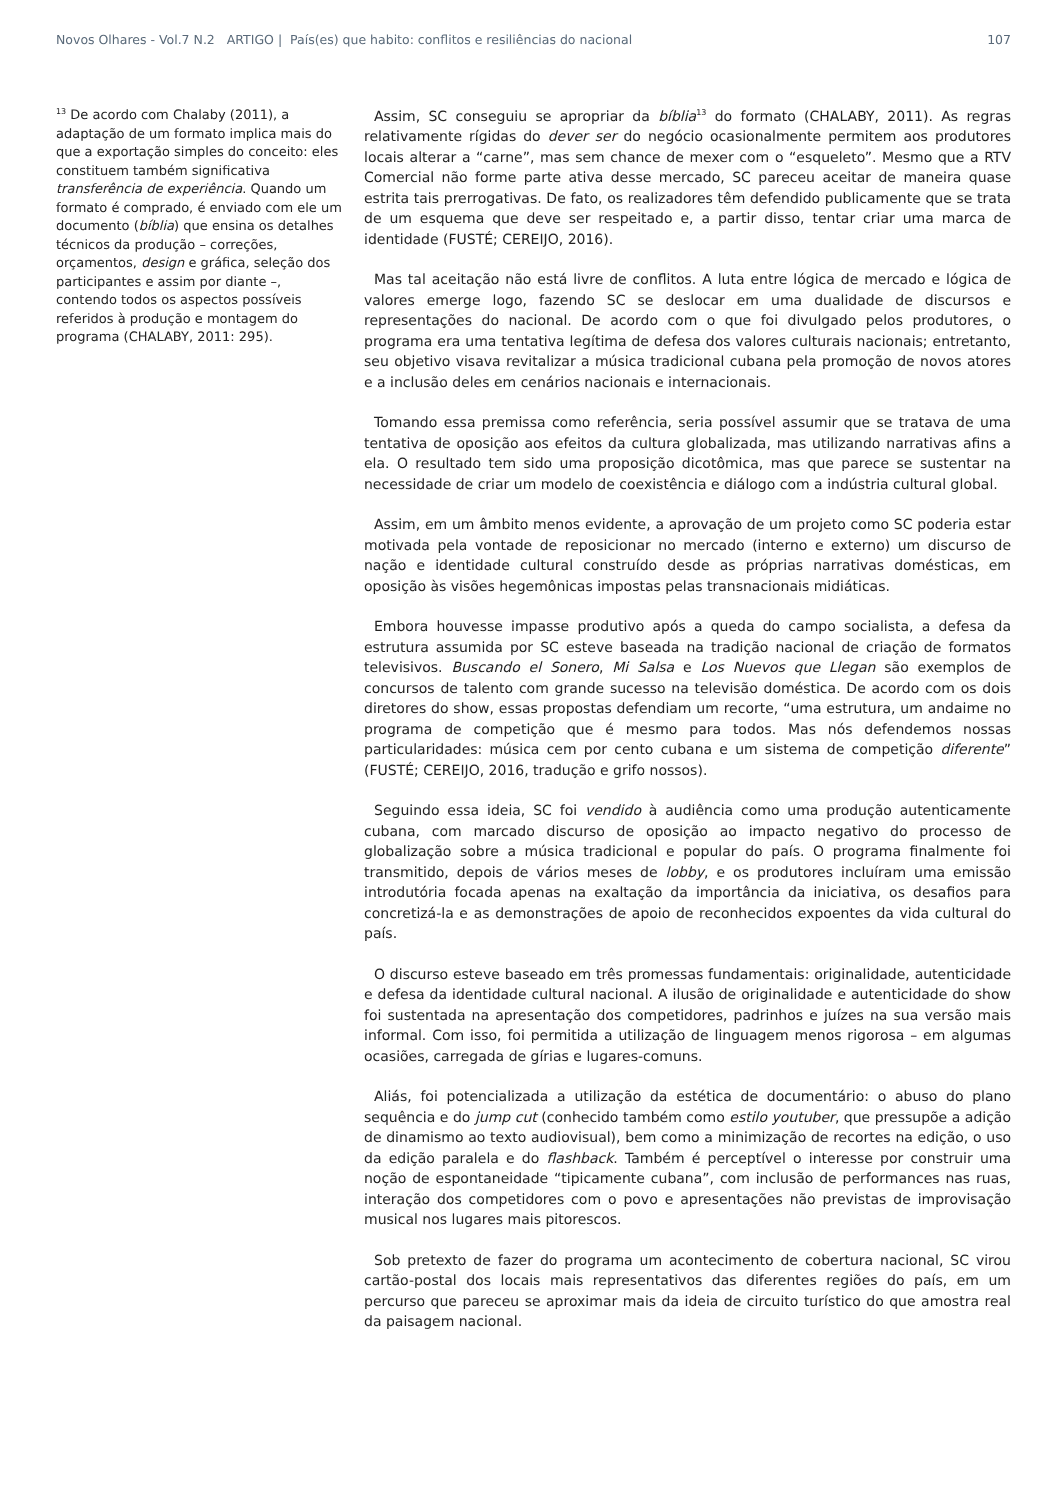Novos Olhares - Vol.7 N.2 ARTIGO | País(es) que habito: conflitos e resiliências do nacional 107
<sup>13</sup> De acordo com Chalaby (2011), a adaptação de um formato implica mais do que a exportação simples do conceito: eles constituem também significativa transferência de experiência. Quando um formato é comprado, é enviado com ele um documento (bíblia) que ensina os detalhes técnicos da produção – correções, orçamentos, design e gráfica, seleção dos participantes e assim por diante –, contendo todos os aspectos possíveis referidos à produção e montagem do programa (CHALABY, 2011: 295).
Assim, SC conseguiu se apropriar da bíblia<sup>13</sup> do formato (CHALABY, 2011). As regras relativamente rígidas do dever ser do negócio ocasionalmente permitem aos produtores locais alterar a “carne”, mas sem chance de mexer com o “esqueleto”. Mesmo que a RTV Comercial não forme parte ativa desse mercado, SC pareceu aceitar de maneira quase estrita tais prerrogativas. De fato, os realizadores têm defendido publicamente que se trata de um esquema que deve ser respeitado e, a partir disso, tentar criar uma marca de identidade (FUSTÉ; CEREIJO, 2016).
Mas tal aceitação não está livre de conflitos. A luta entre lógica de mercado e lógica de valores emerge logo, fazendo SC se deslocar em uma dualidade de discursos e representações do nacional. De acordo com o que foi divulgado pelos produtores, o programa era uma tentativa legítima de defesa dos valores culturais nacionais; entretanto, seu objetivo visava revitalizar a música tradicional cubana pela promoção de novos atores e a inclusão deles em cenários nacionais e internacionais.
Tomando essa premissa como referência, seria possível assumir que se tratava de uma tentativa de oposição aos efeitos da cultura globalizada, mas utilizando narrativas afins a ela. O resultado tem sido uma proposição dicotômica, mas que parece se sustentar na necessidade de criar um modelo de coexistência e diálogo com a indústria cultural global.
Assim, em um âmbito menos evidente, a aprovação de um projeto como SC poderia estar motivada pela vontade de reposicionar no mercado (interno e externo) um discurso de nação e identidade cultural construído desde as próprias narrativas domésticas, em oposição às visões hegemônicas impostas pelas transnacionais midiáticas.
Embora houvesse impasse produtivo após a queda do campo socialista, a defesa da estrutura assumida por SC esteve baseada na tradição nacional de criação de formatos televisivos. Buscando el Sonero, Mi Salsa e Los Nuevos que Llegan são exemplos de concursos de talento com grande sucesso na televisão doméstica. De acordo com os dois diretores do show, essas propostas defendiam um recorte, “uma estrutura, um andaime no programa de competição que é mesmo para todos. Mas nós defendemos nossas particularidades: música cem por cento cubana e um sistema de competição diferente” (FUSTÉ; CEREIJO, 2016, tradução e grifo nossos).
Seguindo essa ideia, SC foi vendido à audiência como uma produção autenticamente cubana, com marcado discurso de oposição ao impacto negativo do processo de globalização sobre a música tradicional e popular do país. O programa finalmente foi transmitido, depois de vários meses de lobby, e os produtores incluíram uma emissão introdutória focada apenas na exaltação da importância da iniciativa, os desafios para concretizá-la e as demonstrações de apoio de reconhecidos expoentes da vida cultural do país.
O discurso esteve baseado em três promessas fundamentais: originalidade, autenticidade e defesa da identidade cultural nacional. A ilusão de originalidade e autenticidade do show foi sustentada na apresentação dos competidores, padrinhos e juízes na sua versão mais informal. Com isso, foi permitida a utilização de linguagem menos rigorosa – em algumas ocasiões, carregada de gírias e lugares-comuns.
Aliás, foi potencializada a utilização da estética de documentário: o abuso do plano sequência e do jump cut (conhecido também como estilo youtuber, que pressupõe a adição de dinamismo ao texto audiovisual), bem como a minimização de recortes na edição, o uso da edição paralela e do flashback. Também é perceptível o interesse por construir uma noção de espontaneidade “tipicamente cubana”, com inclusão de performances nas ruas, interação dos competidores com o povo e apresentações não previstas de improvisação musical nos lugares mais pitorescos.
Sob pretexto de fazer do programa um acontecimento de cobertura nacional, SC virou cartão-postal dos locais mais representativos das diferentes regiões do país, em um percurso que pareceu se aproximar mais da ideia de circuito turístico do que amostra real da paisagem nacional.